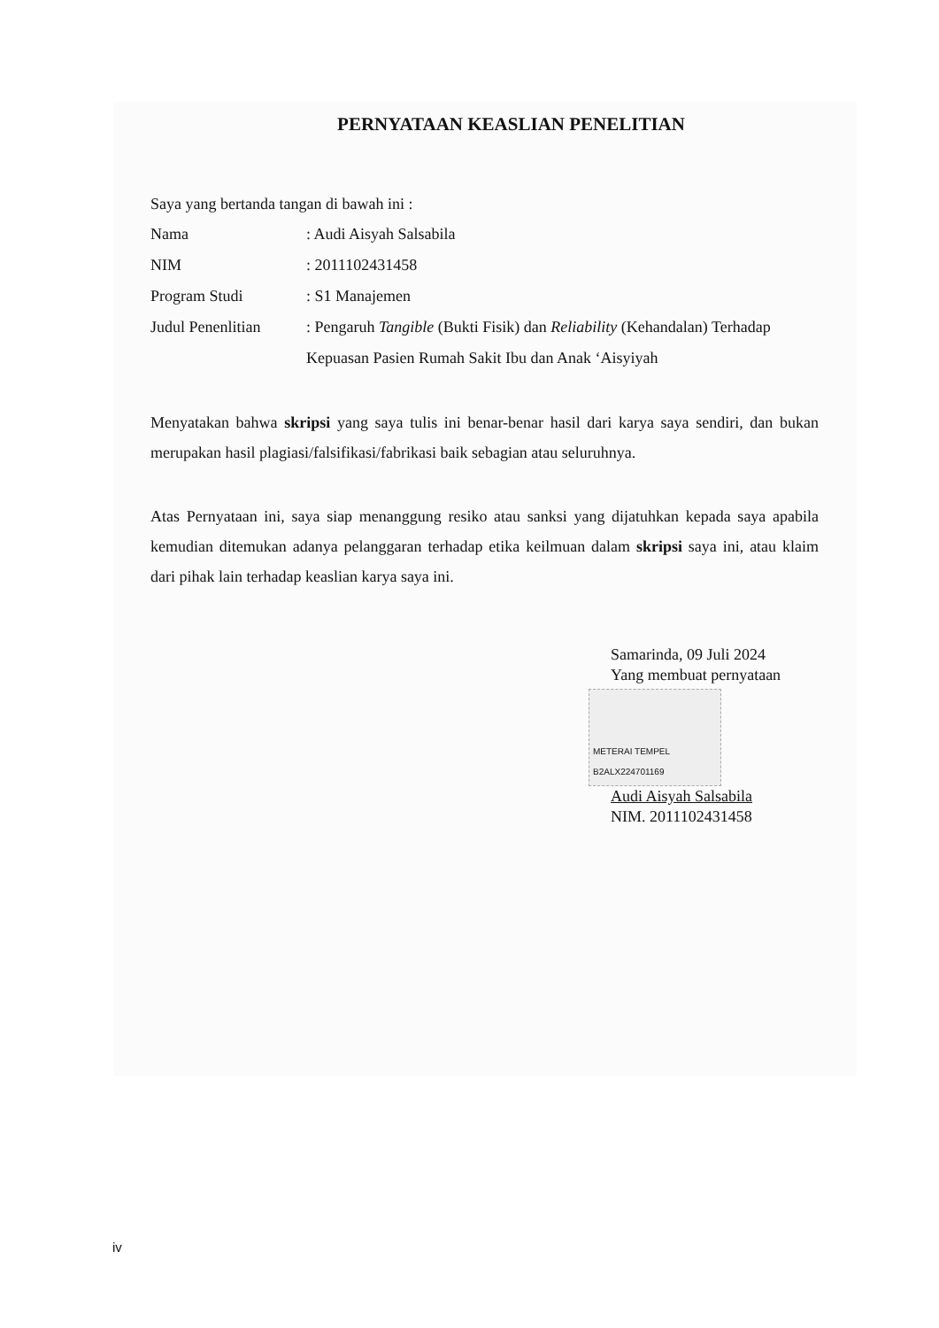PERNYATAAN KEASLIAN PENELITIAN
Saya yang bertanda tangan di bawah ini :
Nama : Audi Aisyah Salsabila
NIM : 2011102431458
Program Studi : S1 Manajemen
Judul Penenlitian
: Pengaruh Tangible (Bukti Fisik) dan Reliability (Kehandalan) Terhadap Kepuasan Pasien Rumah Sakit Ibu dan Anak ‘Aisyiyah
Menyatakan bahwa skripsi yang saya tulis ini benar-benar hasil dari karya saya sendiri, dan bukan merupakan hasil plagiasi/falsifikasi/fabrikasi baik sebagian atau seluruhnya.
Atas Pernyataan ini, saya siap menanggung resiko atau sanksi yang dijatuhkan kepada saya apabila kemudian ditemukan adanya pelanggaran terhadap etika keilmuan dalam skripsi saya ini, atau klaim dari pihak lain terhadap keaslian karya saya ini.
Samarinda, 09 Juli 2024
Yang membuat pernyataan
METERAI TEMPEL
B2ALX224701169
Audi Aisyah Salsabila
NIM. 2011102431458
iv